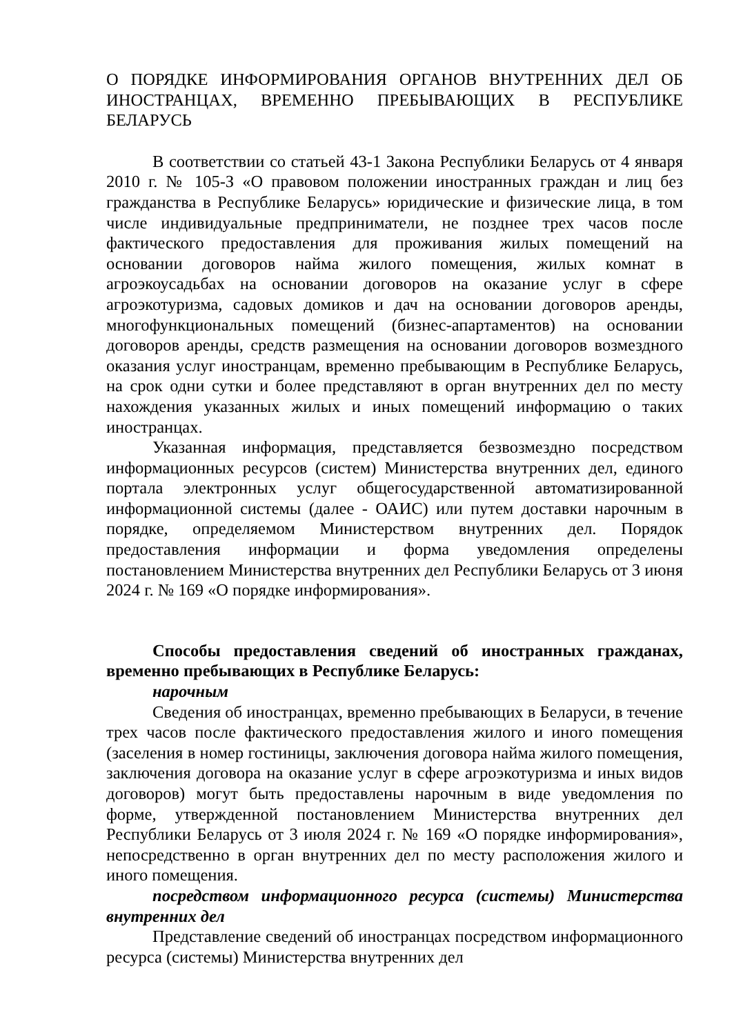О ПОРЯДКЕ ИНФОРМИРОВАНИЯ ОРГАНОВ ВНУТРЕННИХ ДЕЛ ОБ ИНОСТРАНЦАХ, ВРЕМЕННО ПРЕБЫВАЮЩИХ В РЕСПУБЛИКЕ БЕЛАРУСЬ
В соответствии со статьей 43-1 Закона Республики Беларусь от 4 января 2010 г. № 105-З «О правовом положении иностранных граждан и лиц без гражданства в Республике Беларусь» юридические и физические лица, в том числе индивидуальные предприниматели, не позднее трех часов после фактического предоставления для проживания жилых помещений на основании договоров найма жилого помещения, жилых комнат в агроэкоусадьбах на основании договоров на оказание услуг в сфере агроэкотуризма, садовых домиков и дач на основании договоров аренды, многофункциональных помещений (бизнес-апартаментов) на основании договоров аренды, средств размещения на основании договоров возмездного оказания услуг иностранцам, временно пребывающим в Республике Беларусь, на срок одни сутки и более представляют в орган внутренних дел по месту нахождения указанных жилых и иных помещений информацию о таких иностранцах.
Указанная информация, представляется безвозмездно посредством информационных ресурсов (систем) Министерства внутренних дел, единого портала электронных услуг общегосударственной автоматизированной информационной системы (далее - ОАИС) или путем доставки нарочным в порядке, определяемом Министерством внутренних дел. Порядок предоставления информации и форма уведомления определены постановлением Министерства внутренних дел Республики Беларусь от 3 июня 2024 г. № 169 «О порядке информирования».
Способы предоставления сведений об иностранных гражданах, временно пребывающих в Республике Беларусь:
нарочным
Сведения об иностранцах, временно пребывающих в Беларуси, в течение трех часов после фактического предоставления жилого и иного помещения (заселения в номер гостиницы, заключения договора найма жилого помещения, заключения договора на оказание услуг в сфере агроэкотуризма и иных видов договоров) могут быть предоставлены нарочным в виде уведомления по форме, утвержденной постановлением Министерства внутренних дел Республики Беларусь от 3 июля 2024 г. № 169 «О порядке информирования», непосредственно в орган внутренних дел по месту расположения жилого и иного помещения.
посредством информационного ресурса (системы) Министерства внутренних дел
Представление сведений об иностранцах посредством информационного ресурса (системы) Министерства внутренних дел